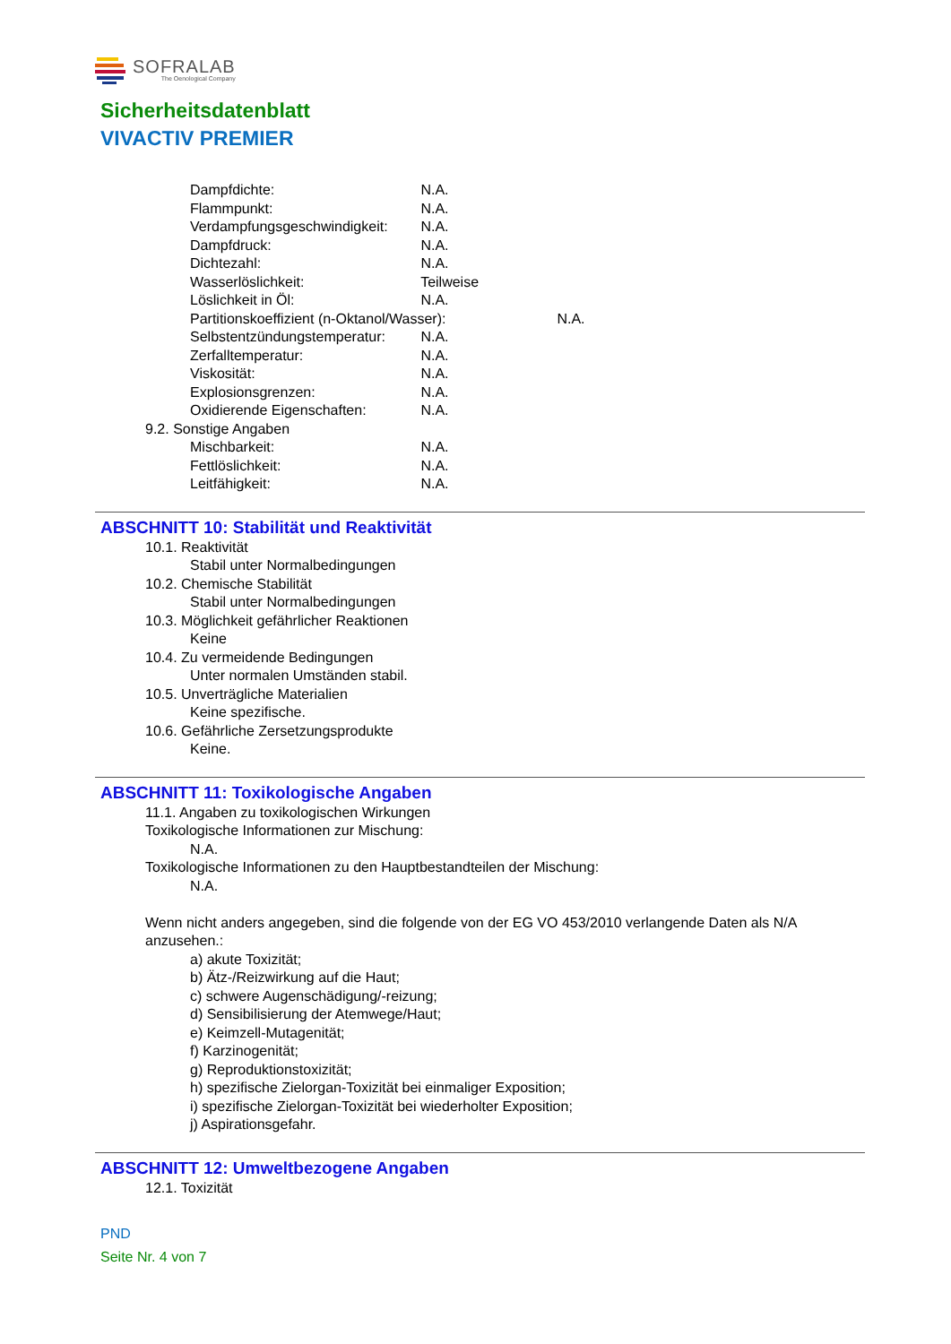SOFRALAB
The Oenological Company
Sicherheitsdatenblatt
VIVACTIV PREMIER
Dampfdichte: N.A.
Flammpunkt: N.A.
Verdampfungsgeschwindigkeit: N.A.
Dampfdruck: N.A.
Dichtezahl: N.A.
Wasserlöslichkeit: Teilweise
Löslichkeit in Öl: N.A.
Partitionskoeffizient (n-Oktanol/Wasser): N.A.
Selbstentzündungstemperatur: N.A.
Zerfalltemperatur: N.A.
Viskosität: N.A.
Explosionsgrenzen: N.A.
Oxidierende Eigenschaften: N.A.
9.2. Sonstige Angaben
Mischbarkeit: N.A.
Fettlöslichkeit: N.A.
Leitfähigkeit: N.A.
ABSCHNITT 10: Stabilität und Reaktivität
10.1. Reaktivität
Stabil unter Normalbedingungen
10.2. Chemische Stabilität
Stabil unter Normalbedingungen
10.3. Möglichkeit gefährlicher Reaktionen
Keine
10.4. Zu vermeidende Bedingungen
Unter normalen Umständen stabil.
10.5. Unverträgliche Materialien
Keine spezifische.
10.6. Gefährliche Zersetzungsprodukte
Keine.
ABSCHNITT 11: Toxikologische Angaben
11.1. Angaben zu toxikologischen Wirkungen
Toxikologische Informationen zur Mischung:
N.A.
Toxikologische Informationen zu den Hauptbestandteilen der Mischung:
N.A.
Wenn nicht anders angegeben, sind die folgende von der EG VO 453/2010 verlangende Daten als N/A anzusehen.:
a) akute Toxizität;
b) Ätz-/Reizwirkung auf die Haut;
c) schwere Augenschädigung/-reizung;
d) Sensibilisierung der Atemwege/Haut;
e) Keimzell-Mutagenität;
f) Karzinogenität;
g) Reproduktionstoxizität;
h) spezifische Zielorgan-Toxizität bei einmaliger Exposition;
i) spezifische Zielorgan-Toxizität bei wiederholter Exposition;
j) Aspirationsgefahr.
ABSCHNITT 12: Umweltbezogene Angaben
12.1. Toxizität
PND
Seite Nr. 4 von 7